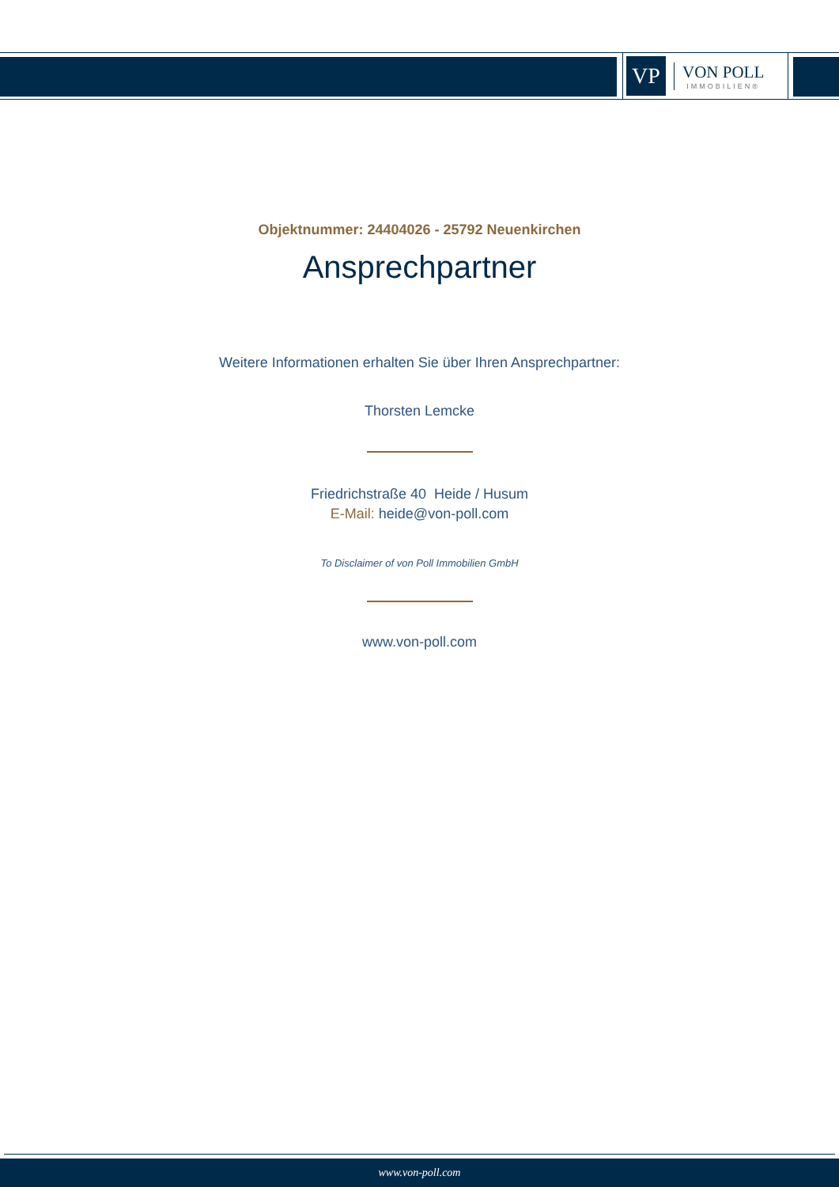VP
VON POLL
IMMOBILIEN®
Objektnummer: 24404026 - 25792 Neuenkirchen
Ansprechpartner
Weitere Informationen erhalten Sie über Ihren Ansprechpartner:
Thorsten Lemcke
Friedrichstraße 40 Heide / Husum
E-Mail: heide@von-poll.com
To Disclaimer of von Poll Immobilien GmbH
www.von-poll.com
www.von-poll.com